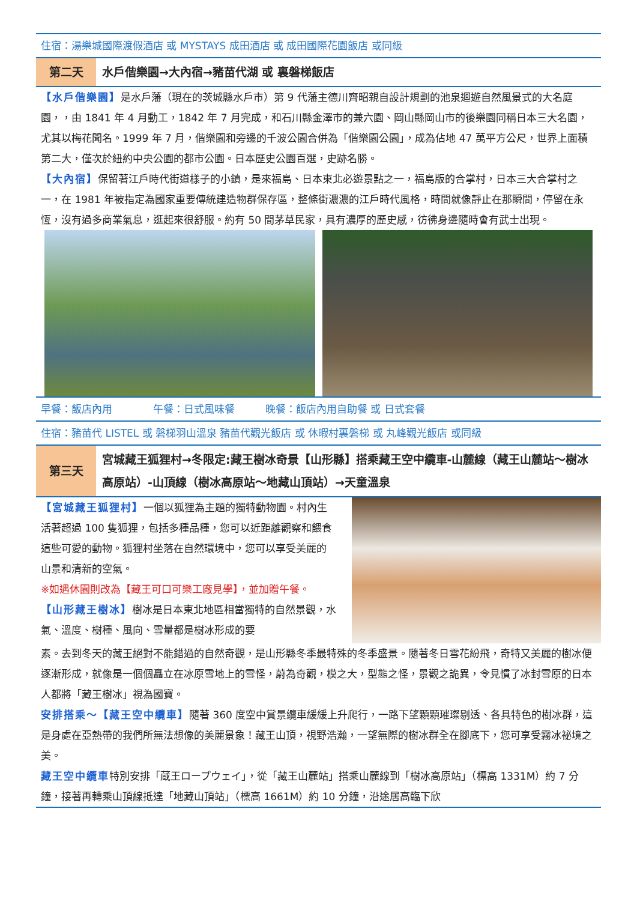住宿：湯樂城國際渡假酒店 或 MYSTAYS 成田酒店 或 成田國際花園飯店 或同級
第二天
水戶偕樂園→大內宿→豬苗代湖 或 裏磐梯飯店
【水戶偕樂園】是水戶藩（現在的茨城縣水戶市）第 9 代藩主德川齊昭親自設計規劃的池泉迴遊自然風景式的大名庭園，，由 1841 年 4 月動工，1842 年 7 月完成，和石川縣金澤市的兼六園、岡山縣岡山市的後樂園同稱日本三大名園，尤其以梅花聞名。1999 年 7 月，偕樂園和旁邊的千波公園合併為「偕樂園公園」，成為佔地 47 萬平方公尺，世界上面積第二大，僅次於紐約中央公園的都市公園。日本歷史公園百選，史跡名勝。
【大內宿】保留著江戶時代街道樣子的小鎮，是來福島、日本東北必遊景點之一，福島版的合掌村，日本三大合掌村之一，在 1981 年被指定為國家重要傳統建造物群保存區，整條街濃濃的江戶時代風格，時間就像靜止在那瞬間，停留在永恆，沒有過多商業氣息，逛起來很舒服。約有 50 間茅草民家，具有濃厚的歷史感，彷彿身邊隨時會有武士出現。
早餐：飯店內用　　　　午餐：日式風味餐　　　晚餐：飯店內用自助餐 或 日式套餐
住宿：豬苗代 LISTEL 或 磐梯羽山溫泉 豬苗代觀光飯店 或 休暇村裏磐梯 或 丸峰觀光飯店 或同級
第三天
宮城藏王狐狸村→冬限定:藏王樹冰奇景【山形縣】搭乘藏王空中纜車-山麓線（藏王山麓站～樹冰高原站）-山頂線（樹冰高原站～地藏山頂站）→天童溫泉
【宮城藏王狐狸村】一個以狐狸為主題的獨特動物園。村內生活著超過 100 隻狐狸，包括多種品種，您可以近距離觀察和餵食這些可愛的動物。狐狸村坐落在自然環境中，您可以享受美麗的山景和清新的空氣。
※如遇休園則改為【藏王可口可樂工廠見學】，並加贈午餐。
【山形藏王樹冰】樹冰是日本東北地區相當獨特的自然景觀，水氣、溫度、樹種、風向、雪量都是樹冰形成的要
素。去到冬天的藏王絕對不能錯過的自然奇觀，是山形縣冬季最特殊的冬季盛景。隨著冬日雪花紛飛，奇特又美麗的樹冰便逐漸形成，就像是一個個矗立在冰原雪地上的雪怪，蔚為奇觀，模之大，型態之怪，景觀之詭異，令見慣了冰封雪原的日本人都將「藏王樹冰」視為國寶。
安排搭乘～【藏王空中纜車】隨著 360 度空中賞景纜車緩緩上升爬行，一路下望顆顆璀璨剔透、各具特色的樹冰群，這是身處在亞熱帶的我們所無法想像的美麗景象！藏王山頂，視野浩瀚，一望無際的樹冰群全在腳底下，您可享受霧冰祕境之美。
藏王空中纜車特別安排「蔵王ロープウェイ」，從「藏王山麓站」搭乘山麓線到「樹冰高原站」（標高 1331M）約 7 分鐘，接著再轉乘山頂線抵達「地藏山頂站」（標高 1661M）約 10 分鐘，沿途居高臨下欣